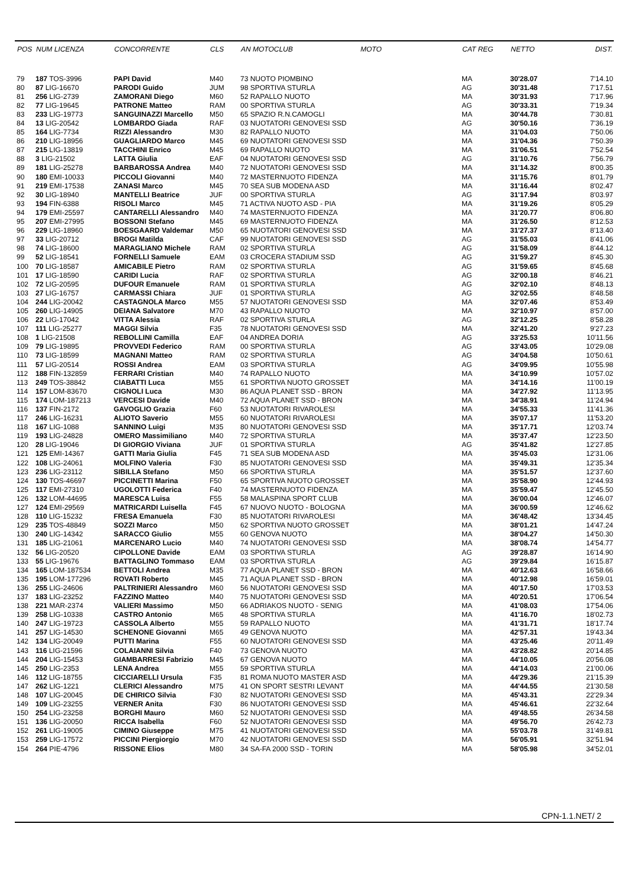| POS | NUM LICENZA | CONCORRENTE | CLS | AN MOTOCLUB | MOTO | CAT REG | NETTO | DIST. |
| --- | --- | --- | --- | --- | --- | --- | --- | --- |
| 79 | 187 TOS-3996 | PAPI David | M40 | 73 NUOTO PIOMBINO | | MA | 30'28.07 | 7'14.10 |
| 80 | 87 LIG-16670 | PARODI Guido | JUM | 98 SPORTIVA STURLA | | AG | 30'31.48 | 7'17.51 |
| 81 | 256 LIG-2739 | ZAMORANI Diego | M60 | 52 RAPALLO NUOTO | | MA | 30'31.93 | 7'17.96 |
| 82 | 77 LIG-19645 | PATRONE Matteo | RAM | 00 SPORTIVA STURLA | | AG | 30'33.31 | 7'19.34 |
| 83 | 233 LIG-19773 | SANGUINAZZI Marcello | M50 | 65 SPAZIO R.N.CAMOGLI | | MA | 30'44.78 | 7'30.81 |
| 84 | 13 LIG-20542 | LOMBARDO Giada | RAF | 03 NUOTATORI GENOVESI SSD | | AG | 30'50.16 | 7'36.19 |
| 85 | 164 LIG-7734 | RIZZI Alessandro | M30 | 82 RAPALLO NUOTO | | MA | 31'04.03 | 7'50.06 |
| 86 | 210 LIG-18956 | GUAGLIARDO Marco | M45 | 69 NUOTATORI GENOVESI SSD | | MA | 31'04.36 | 7'50.39 |
| 87 | 215 LIG-13819 | TACCHINI Enrico | M45 | 69 RAPALLO NUOTO | | MA | 31'06.51 | 7'52.54 |
| 88 | 3 LIG-21502 | LATTA Giulia | EAF | 04 NUOTATORI GENOVESI SSD | | AG | 31'10.76 | 7'56.79 |
| 89 | 181 LIG-25278 | BARBAROSSA Andrea | M40 | 72 NUOTATORI GENOVESI SSD | | MA | 31'14.32 | 8'00.35 |
| 90 | 180 EMI-10033 | PICCOLI Giovanni | M40 | 72 MASTERNUOTO FIDENZA | | MA | 31'15.76 | 8'01.79 |
| 91 | 219 EMI-17538 | ZANASI Marco | M45 | 70 SEA SUB MODENA ASD | | MA | 31'16.44 | 8'02.47 |
| 92 | 30 LIG-18940 | MANTELLI Beatrice | JUF | 00 SPORTIVA STURLA | | AG | 31'17.94 | 8'03.97 |
| 93 | 194 FIN-6388 | RISOLI Marco | M45 | 71 ACTIVA NUOTO ASD - PIA | | MA | 31'19.26 | 8'05.29 |
| 94 | 179 EMI-25597 | CANTARELLI Alessandro | M40 | 74 MASTERNUOTO FIDENZA | | MA | 31'20.77 | 8'06.80 |
| 95 | 207 EMI-27995 | BOSSONI Stefano | M45 | 69 MASTERNUOTO FIDENZA | | MA | 31'26.50 | 8'12.53 |
| 96 | 229 LIG-18960 | BOESGAARD Valdemar | M50 | 65 NUOTATORI GENOVESI SSD | | MA | 31'27.37 | 8'13.40 |
| 97 | 33 LIG-20712 | BROGI Matilda | CAF | 99 NUOTATORI GENOVESI SSD | | AG | 31'55.03 | 8'41.06 |
| 98 | 74 LIG-18600 | MARAGLIANO Michele | RAM | 02 SPORTIVA STURLA | | AG | 31'58.09 | 8'44.12 |
| 99 | 52 LIG-18541 | FORNELLI Samuele | EAM | 03 CROCERA STADIUM SSD | | AG | 31'59.27 | 8'45.30 |
| 100 | 70 LIG-18587 | AMICABILE Pietro | RAM | 02 SPORTIVA STURLA | | AG | 31'59.65 | 8'45.68 |
| 101 | 17 LIG-18590 | CARIDI Lucia | RAF | 02 SPORTIVA STURLA | | AG | 32'00.18 | 8'46.21 |
| 102 | 72 LIG-20595 | DUFOUR Emanuele | RAM | 01 SPORTIVA STURLA | | AG | 32'02.10 | 8'48.13 |
| 103 | 27 LIG-16757 | CARMASSI Chiara | JUF | 01 SPORTIVA STURLA | | AG | 32'02.55 | 8'48.58 |
| 104 | 244 LIG-20042 | CASTAGNOLA Marco | M55 | 57 NUOTATORI GENOVESI SSD | | MA | 32'07.46 | 8'53.49 |
| 105 | 260 LIG-14905 | DEIANA Salvatore | M70 | 43 RAPALLO NUOTO | | MA | 32'10.97 | 8'57.00 |
| 106 | 22 LIG-17042 | VITTA Alessia | RAF | 02 SPORTIVA STURLA | | AG | 32'12.25 | 8'58.28 |
| 107 | 111 LIG-25277 | MAGGI Silvia | F35 | 78 NUOTATORI GENOVESI SSD | | MA | 32'41.20 | 9'27.23 |
| 108 | 1 LIG-21508 | REBOLLINI Camilla | EAF | 04 ANDREA DORIA | | AG | 33'25.53 | 10'11.56 |
| 109 | 79 LIG-19895 | PROVVEDI Federico | RAM | 00 SPORTIVA STURLA | | AG | 33'43.05 | 10'29.08 |
| 110 | 73 LIG-18599 | MAGNANI Matteo | RAM | 02 SPORTIVA STURLA | | AG | 34'04.58 | 10'50.61 |
| 111 | 57 LIG-20514 | ROSSI Andrea | EAM | 03 SPORTIVA STURLA | | AG | 34'09.95 | 10'55.98 |
| 112 | 188 FIN-132859 | FERRARI Cristian | M40 | 74 RAPALLO NUOTO | | MA | 34'10.99 | 10'57.02 |
| 113 | 249 TOS-38842 | CIABATTI Luca | M55 | 61 SPORTIVA NUOTO GROSSET | | MA | 34'14.16 | 11'00.19 |
| 114 | 157 LOM-83670 | CIGNOLI Luca | M30 | 86 AQUA PLANET SSD - BRON | | MA | 34'27.92 | 11'13.95 |
| 115 | 174 LOM-187213 | VERCESI Davide | M40 | 72 AQUA PLANET SSD - BRON | | MA | 34'38.91 | 11'24.94 |
| 116 | 137 FIN-2172 | GAVOGLIO Grazia | F60 | 53 NUOTATORI RIVAROLESI | | MA | 34'55.33 | 11'41.36 |
| 117 | 246 LIG-16231 | ALIOTO Saverio | M55 | 60 NUOTATORI RIVAROLESI | | MA | 35'07.17 | 11'53.20 |
| 118 | 167 LIG-1088 | SANNINO Luigi | M35 | 80 NUOTATORI GENOVESI SSD | | MA | 35'17.71 | 12'03.74 |
| 119 | 193 LIG-24828 | OMERO Massimiliano | M40 | 72 SPORTIVA STURLA | | MA | 35'37.47 | 12'23.50 |
| 120 | 28 LIG-19046 | DI GIORGIO Viviana | JUF | 01 SPORTIVA STURLA | | AG | 35'41.82 | 12'27.85 |
| 121 | 125 EMI-14367 | GATTI Maria Giulia | F45 | 71 SEA SUB MODENA ASD | | MA | 35'45.03 | 12'31.06 |
| 122 | 108 LIG-24061 | MOLFINO Valeria | F30 | 85 NUOTATORI GENOVESI SSD | | MA | 35'49.31 | 12'35.34 |
| 123 | 236 LIG-23112 | SIBILLA Stefano | M50 | 66 SPORTIVA STURLA | | MA | 35'51.57 | 12'37.60 |
| 124 | 130 TOS-46697 | PICCINETTI Marina | F50 | 65 SPORTIVA NUOTO GROSSET | | MA | 35'58.90 | 12'44.93 |
| 125 | 117 EMI-27310 | UGOLOTTI Federica | F40 | 74 MASTERNUOTO FIDENZA | | MA | 35'59.47 | 12'45.50 |
| 126 | 132 LOM-44695 | MARESCA Luisa | F55 | 58 MALASPINA SPORT CLUB | | MA | 36'00.04 | 12'46.07 |
| 127 | 124 EMI-29569 | MATRICARDI Luisella | F45 | 67 NUOVO NUOTO - BOLOGNA | | MA | 36'00.59 | 12'46.62 |
| 128 | 110 LIG-15232 | FRESA Emanuela | F30 | 85 NUOTATORI RIVAROLESI | | MA | 36'48.42 | 13'34.45 |
| 129 | 235 TOS-48849 | SOZZI Marco | M50 | 62 SPORTIVA NUOTO GROSSET | | MA | 38'01.21 | 14'47.24 |
| 130 | 240 LIG-14342 | SARACCO Giulio | M55 | 60 GENOVA NUOTO | | MA | 38'04.27 | 14'50.30 |
| 131 | 185 LIG-21061 | MARCENARO Lucio | M40 | 74 NUOTATORI GENOVESI SSD | | MA | 38'08.74 | 14'54.77 |
| 132 | 56 LIG-20520 | CIPOLLONE Davide | EAM | 03 SPORTIVA STURLA | | AG | 39'28.87 | 16'14.90 |
| 133 | 55 LIG-19676 | BATTAGLINO Tommaso | EAM | 03 SPORTIVA STURLA | | AG | 39'29.84 | 16'15.87 |
| 134 | 165 LOM-187534 | BETTOLI Andrea | M35 | 77 AQUA PLANET SSD - BRON | | MA | 40'12.63 | 16'58.66 |
| 135 | 195 LOM-177296 | ROVATI Roberto | M45 | 71 AQUA PLANET SSD - BRON | | MA | 40'12.98 | 16'59.01 |
| 136 | 255 LIG-24606 | PALTRINIERI Alessandro | M60 | 56 NUOTATORI GENOVESI SSD | | MA | 40'17.50 | 17'03.53 |
| 137 | 183 LIG-23252 | FAZZINO Matteo | M40 | 75 NUOTATORI GENOVESI SSD | | MA | 40'20.51 | 17'06.54 |
| 138 | 221 MAR-2374 | VALIERI Massimo | M50 | 66 ADRIAKOS NUOTO - SENIG | | MA | 41'08.03 | 17'54.06 |
| 139 | 258 LIG-10338 | CASTRO Antonio | M65 | 48 SPORTIVA STURLA | | MA | 41'16.70 | 18'02.73 |
| 140 | 247 LIG-19723 | CASSOLA Alberto | M55 | 59 RAPALLO NUOTO | | MA | 41'31.71 | 18'17.74 |
| 141 | 257 LIG-14530 | SCHENONE Giovanni | M65 | 49 GENOVA NUOTO | | MA | 42'57.31 | 19'43.34 |
| 142 | 134 LIG-20049 | PUTTI Marina | F55 | 60 NUOTATORI GENOVESI SSD | | MA | 43'25.46 | 20'11.49 |
| 143 | 116 LIG-21596 | COLAIANNI Silvia | F40 | 73 GENOVA NUOTO | | MA | 43'28.82 | 20'14.85 |
| 144 | 204 LIG-15453 | GIAMBARRESI Fabrizio | M45 | 67 GENOVA NUOTO | | MA | 44'10.05 | 20'56.08 |
| 145 | 250 LIG-2353 | LENA Andrea | M55 | 59 SPORTIVA STURLA | | MA | 44'14.03 | 21'00.06 |
| 146 | 112 LIG-18755 | CICCIARELLI Ursula | F35 | 81 ROMA NUOTO MASTER ASD | | MA | 44'29.36 | 21'15.39 |
| 147 | 262 LIG-1221 | CLERICI Alessandro | M75 | 41 ON SPORT SESTRI LEVANT | | MA | 44'44.55 | 21'30.58 |
| 148 | 107 LIG-20045 | DE CHIRICO Silvia | F30 | 82 NUOTATORI GENOVESI SSD | | MA | 45'43.31 | 22'29.34 |
| 149 | 109 LIG-23255 | VERNER Anita | F30 | 86 NUOTATORI GENOVESI SSD | | MA | 45'46.61 | 22'32.64 |
| 150 | 254 LIG-23258 | BORGHI Mauro | M60 | 52 NUOTATORI GENOVESI SSD | | MA | 49'48.55 | 26'34.58 |
| 151 | 136 LIG-20050 | RICCA Isabella | F60 | 52 NUOTATORI GENOVESI SSD | | MA | 49'56.70 | 26'42.73 |
| 152 | 261 LIG-19005 | CIMINO Giuseppe | M75 | 41 NUOTATORI GENOVESI SSD | | MA | 55'03.78 | 31'49.81 |
| 153 | 259 LIG-17572 | PICCINI Piergiorgio | M70 | 42 NUOTATORI GENOVESI SSD | | MA | 56'05.91 | 32'51.94 |
| 154 | 264 PIE-4796 | RISSONE Elios | M80 | 34 SA-FA 2000 SSD - TORIN | | MA | 58'05.98 | 34'52.01 |
CPN-1.1.NET/ 2